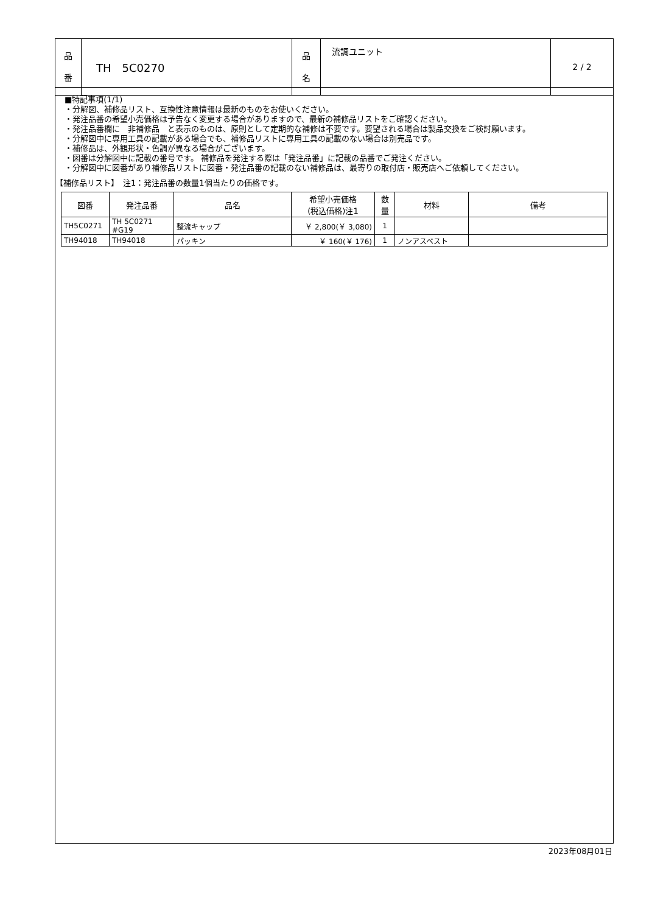| 品 番 | TH 5C0270 | 品 名 | 流調ユニット | 2 / 2 |
■特記事項(1/1)
・分解図、補修品リスト、互換性注意情報は最新のものをお使いください。
・発注品番の希望小売価格は予告なく変更する場合がありますので、最新の補修品リストをご確認ください。
・発注品番欄に　非補修品　と表示のものは、原則として定期的な補修は不要です。要望される場合は製品交換をご検討願います。
・分解図中に専用工具の記載がある場合でも、補修品リストに専用工具の記載のない場合は別売品です。
・補修品は、外観形状・色調が異なる場合がございます。
・図番は分解図中に記載の番号です。 補修品を発注する際は「発注品番」に記載の品番でご発注ください。
・分解図中に図番があり補修品リストに図番・発注品番の記載のない補修品は、最寄りの取付店・販売店へご依頼してください。
【補修品リスト】　注1：発注品番の数量1個当たりの価格です。
| 図番 | 発注品番 | 品名 | 希望小売価格 (税込価格)注1 | 数 量 | 材料 | 備考 |
| --- | --- | --- | --- | --- | --- | --- |
| TH5C0271 | TH 5C0271 #G19 | 整流キャップ | ￥ 2,800(￥ 3,080) | 1 | | |
| TH94018 | TH94018 | パッキン | ￥ 160(￥ 176) | 1 | ノンアスベスト | |
2023年08月01日